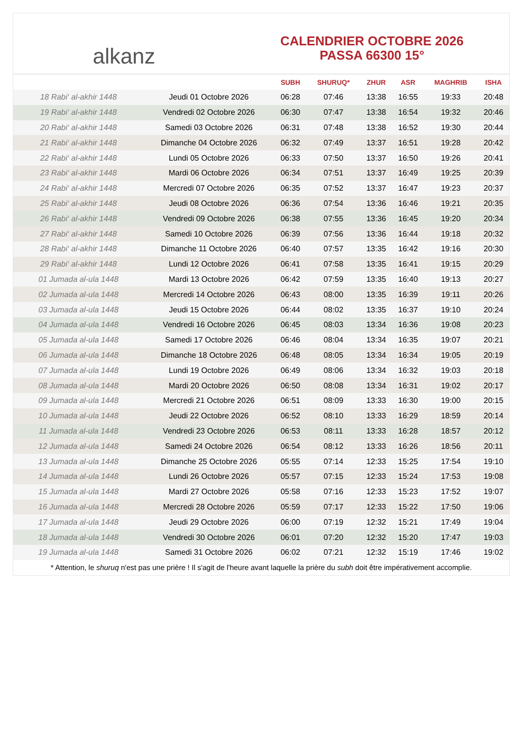alkanz
CALENDRIER OCTOBRE 2026
PASSA 66300 15°
| | | SUBH | SHURUQ* | ZHUR | ASR | MAGHRIB | ISHA |
| --- | --- | --- | --- | --- | --- | --- | --- |
| 18 Rabi‘ al-akhir 1448 | Jeudi 01 Octobre 2026 | 06:28 | 07:46 | 13:38 | 16:55 | 19:33 | 20:48 |
| 19 Rabi‘ al-akhir 1448 | Vendredi 02 Octobre 2026 | 06:30 | 07:47 | 13:38 | 16:54 | 19:32 | 20:46 |
| 20 Rabi‘ al-akhir 1448 | Samedi 03 Octobre 2026 | 06:31 | 07:48 | 13:38 | 16:52 | 19:30 | 20:44 |
| 21 Rabi‘ al-akhir 1448 | Dimanche 04 Octobre 2026 | 06:32 | 07:49 | 13:37 | 16:51 | 19:28 | 20:42 |
| 22 Rabi‘ al-akhir 1448 | Lundi 05 Octobre 2026 | 06:33 | 07:50 | 13:37 | 16:50 | 19:26 | 20:41 |
| 23 Rabi‘ al-akhir 1448 | Mardi 06 Octobre 2026 | 06:34 | 07:51 | 13:37 | 16:49 | 19:25 | 20:39 |
| 24 Rabi‘ al-akhir 1448 | Mercredi 07 Octobre 2026 | 06:35 | 07:52 | 13:37 | 16:47 | 19:23 | 20:37 |
| 25 Rabi‘ al-akhir 1448 | Jeudi 08 Octobre 2026 | 06:36 | 07:54 | 13:36 | 16:46 | 19:21 | 20:35 |
| 26 Rabi‘ al-akhir 1448 | Vendredi 09 Octobre 2026 | 06:38 | 07:55 | 13:36 | 16:45 | 19:20 | 20:34 |
| 27 Rabi‘ al-akhir 1448 | Samedi 10 Octobre 2026 | 06:39 | 07:56 | 13:36 | 16:44 | 19:18 | 20:32 |
| 28 Rabi‘ al-akhir 1448 | Dimanche 11 Octobre 2026 | 06:40 | 07:57 | 13:35 | 16:42 | 19:16 | 20:30 |
| 29 Rabi‘ al-akhir 1448 | Lundi 12 Octobre 2026 | 06:41 | 07:58 | 13:35 | 16:41 | 19:15 | 20:29 |
| 01 Jumada al-ula 1448 | Mardi 13 Octobre 2026 | 06:42 | 07:59 | 13:35 | 16:40 | 19:13 | 20:27 |
| 02 Jumada al-ula 1448 | Mercredi 14 Octobre 2026 | 06:43 | 08:00 | 13:35 | 16:39 | 19:11 | 20:26 |
| 03 Jumada al-ula 1448 | Jeudi 15 Octobre 2026 | 06:44 | 08:02 | 13:35 | 16:37 | 19:10 | 20:24 |
| 04 Jumada al-ula 1448 | Vendredi 16 Octobre 2026 | 06:45 | 08:03 | 13:34 | 16:36 | 19:08 | 20:23 |
| 05 Jumada al-ula 1448 | Samedi 17 Octobre 2026 | 06:46 | 08:04 | 13:34 | 16:35 | 19:07 | 20:21 |
| 06 Jumada al-ula 1448 | Dimanche 18 Octobre 2026 | 06:48 | 08:05 | 13:34 | 16:34 | 19:05 | 20:19 |
| 07 Jumada al-ula 1448 | Lundi 19 Octobre 2026 | 06:49 | 08:06 | 13:34 | 16:32 | 19:03 | 20:18 |
| 08 Jumada al-ula 1448 | Mardi 20 Octobre 2026 | 06:50 | 08:08 | 13:34 | 16:31 | 19:02 | 20:17 |
| 09 Jumada al-ula 1448 | Mercredi 21 Octobre 2026 | 06:51 | 08:09 | 13:33 | 16:30 | 19:00 | 20:15 |
| 10 Jumada al-ula 1448 | Jeudi 22 Octobre 2026 | 06:52 | 08:10 | 13:33 | 16:29 | 18:59 | 20:14 |
| 11 Jumada al-ula 1448 | Vendredi 23 Octobre 2026 | 06:53 | 08:11 | 13:33 | 16:28 | 18:57 | 20:12 |
| 12 Jumada al-ula 1448 | Samedi 24 Octobre 2026 | 06:54 | 08:12 | 13:33 | 16:26 | 18:56 | 20:11 |
| 13 Jumada al-ula 1448 | Dimanche 25 Octobre 2026 | 05:55 | 07:14 | 12:33 | 15:25 | 17:54 | 19:10 |
| 14 Jumada al-ula 1448 | Lundi 26 Octobre 2026 | 05:57 | 07:15 | 12:33 | 15:24 | 17:53 | 19:08 |
| 15 Jumada al-ula 1448 | Mardi 27 Octobre 2026 | 05:58 | 07:16 | 12:33 | 15:23 | 17:52 | 19:07 |
| 16 Jumada al-ula 1448 | Mercredi 28 Octobre 2026 | 05:59 | 07:17 | 12:33 | 15:22 | 17:50 | 19:06 |
| 17 Jumada al-ula 1448 | Jeudi 29 Octobre 2026 | 06:00 | 07:19 | 12:32 | 15:21 | 17:49 | 19:04 |
| 18 Jumada al-ula 1448 | Vendredi 30 Octobre 2026 | 06:01 | 07:20 | 12:32 | 15:20 | 17:47 | 19:03 |
| 19 Jumada al-ula 1448 | Samedi 31 Octobre 2026 | 06:02 | 07:21 | 12:32 | 15:19 | 17:46 | 19:02 |
* Attention, le shuruq n'est pas une prière ! Il s'agit de l'heure avant laquelle la prière du subh doit être impérativement accomplie.